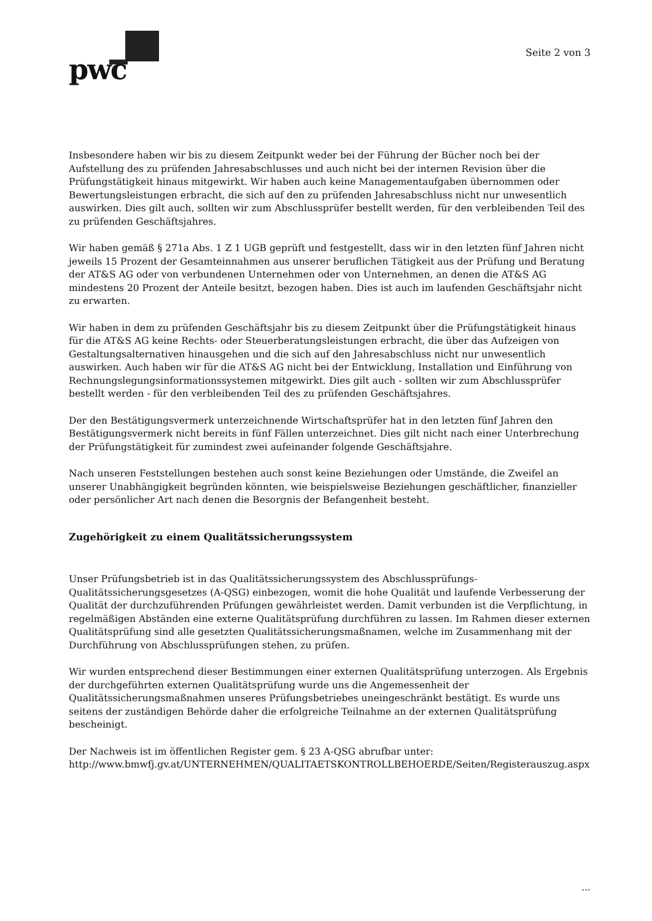pwc
Seite 2 von 3
Insbesondere haben wir bis zu diesem Zeitpunkt weder bei der Führung der Bücher noch bei der Aufstellung des zu prüfenden Jahresabschlusses und auch nicht bei der internen Revision über die Prüfungstätigkeit hinaus mitgewirkt. Wir haben auch keine Managementaufgaben übernommen oder Bewertungsleistungen erbracht, die sich auf den zu prüfenden Jahresabschluss nicht nur unwesentlich auswirken. Dies gilt auch, sollten wir zum Abschlussprüfer bestellt werden, für den verbleibenden Teil des zu prüfenden Geschäftsjahres.
Wir haben gemäß § 271a Abs. 1 Z 1 UGB geprüft und festgestellt, dass wir in den letzten fünf Jahren nicht jeweils 15 Prozent der Gesamteinnahmen aus unserer beruflichen Tätigkeit aus der Prüfung und Beratung der AT&S AG oder von verbundenen Unternehmen oder von Unternehmen, an denen die AT&S AG mindestens 20 Prozent der Anteile besitzt, bezogen haben. Dies ist auch im laufenden Geschäftsjahr nicht zu erwarten.
Wir haben in dem zu prüfenden Geschäftsjahr bis zu diesem Zeitpunkt über die Prüfungstätigkeit hinaus für die AT&S AG keine Rechts- oder Steuerberatungsleistungen erbracht, die über das Aufzeigen von Gestaltungsalternativen hinausgehen und die sich auf den Jahresabschluss nicht nur unwesentlich auswirken. Auch haben wir für die AT&S AG nicht bei der Entwicklung, Installation und Einführung von Rechnungslegungsinformationssystemen mitgewirkt. Dies gilt auch - sollten wir zum Abschlussprüfer bestellt werden - für den verbleibenden Teil des zu prüfenden Geschäftsjahres.
Der den Bestätigungsvermerk unterzeichnende Wirtschaftsprüfer hat in den letzten fünf Jahren den Bestätigungsvermerk nicht bereits in fünf Fällen unterzeichnet. Dies gilt nicht nach einer Unterbrechung der Prüfungstätigkeit für zumindest zwei aufeinander folgende Geschäftsjahre.
Nach unseren Feststellungen bestehen auch sonst keine Beziehungen oder Umstände, die Zweifel an unserer Unabhängigkeit begründen könnten, wie beispielsweise Beziehungen geschäftlicher, finanzieller oder persönlicher Art nach denen die Besorgnis der Befangenheit besteht.
Zugehörigkeit zu einem Qualitätssicherungssystem
Unser Prüfungsbetrieb ist in das Qualitätssicherungssystem des Abschlussprüfungs-Qualitätssicherungsgesetzes (A-QSG) einbezogen, womit die hohe Qualität und laufende Verbesserung der Qualität der durchzuführenden Prüfungen gewährleistet werden. Damit verbunden ist die Verpflichtung, in regelmäßigen Abständen eine externe Qualitätsprüfung durchführen zu lassen. Im Rahmen dieser externen Qualitätsprüfung sind alle gesetzten Qualitätssicherungsmaßnamen, welche im Zusammenhang mit der Durchführung von Abschlussprüfungen stehen, zu prüfen.
Wir wurden entsprechend dieser Bestimmungen einer externen Qualitätsprüfung unterzogen. Als Ergebnis der durchgeführten externen Qualitätsprüfung wurde uns die Angemessenheit der Qualitätssicherungsmaßnahmen unseres Prüfungsbetriebes uneingeschränkt bestätigt. Es wurde uns seitens der zuständigen Behörde daher die erfolgreiche Teilnahme an der externen Qualitätsprüfung bescheinigt.
Der Nachweis ist im öffentlichen Register gem. § 23 A-QSG abrufbar unter:
http://www.bmwfj.gv.at/UNTERNEHMEN/QUALITAETSKONTROLLBEHOERDE/Seiten/Registerauszug.aspx
...